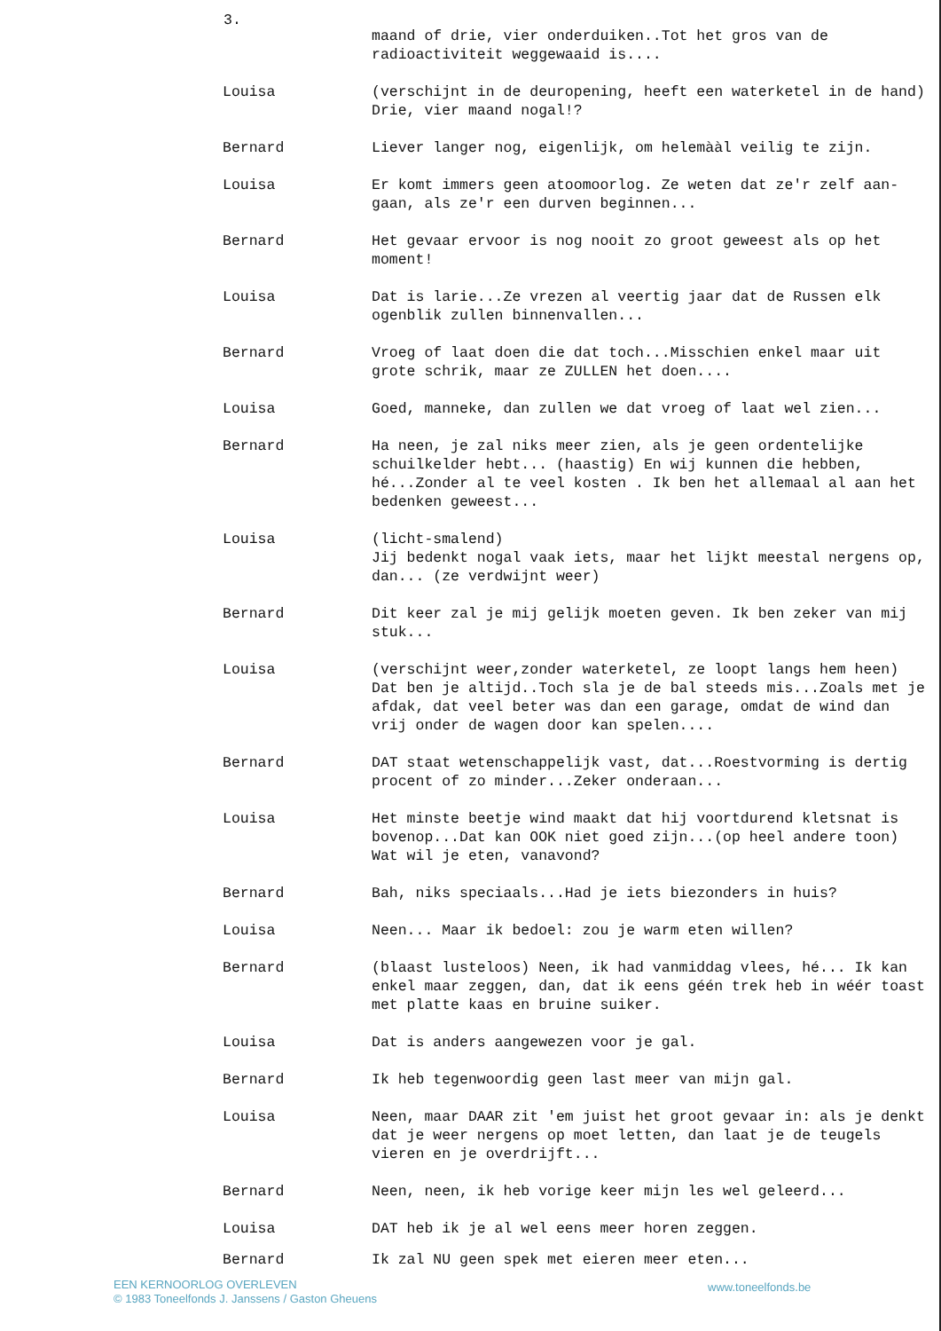3.
maand of drie, vier onderduiken..Tot het gros van de radioactiviteit weggewaaid is....
Louisa (verschijnt in de deuropening, heeft een waterketel in de hand)
Drie, vier maand nogal!?
Bernard Liever langer nog, eigenlijk, om helemààl veilig te zijn.
Louisa Er komt immers geen atoomoorlog. Ze weten dat ze'r zelf aan-gaan, als ze'r een durven beginnen...
Bernard Het gevaar ervoor is nog nooit zo groot geweest als op het moment!
Louisa Dat is larie...Ze vrezen al veertig jaar dat de Russen elk ogenblik zullen binnenvallen...
Bernard Vroeg of laat doen die dat toch...Misschien enkel maar uit grote schrik, maar ze ZULLEN het doen....
Louisa Goed, manneke, dan zullen we dat vroeg of laat wel zien...
Bernard Ha neen, je zal niks meer zien, als je geen ordentelijke schuilkelder hebt... (haastig) En wij kunnen die hebben, hé...Zonder al te veel kosten . Ik ben het allemaal al aan het bedenken geweest...
Louisa (licht-smalend)
Jij bedenkt nogal vaak iets, maar het lijkt meestal nergens op, dan... (ze verdwijnt weer)
Bernard Dit keer zal je mij gelijk moeten geven. Ik ben zeker van mij stuk...
Louisa (verschijnt weer,zonder waterketel, ze loopt langs hem heen) Dat ben je altijd..Toch sla je de bal steeds mis...Zoals met je afdak, dat veel beter was dan een garage, omdat de wind dan vrij onder de wagen door kan spelen....
Bernard DAT staat wetenschappelijk vast, dat...Roestvorming is dertig procent of zo minder...Zeker onderaan...
Louisa Het minste beetje wind maakt dat hij voortdurend kletsnat is bovenop...Dat kan OOK niet goed zijn...(op heel andere toon) Wat wil je eten, vanavond?
Bernard Bah, niks speciaals...Had je iets biezonders in huis?
Louisa Neen... Maar ik bedoel: zou je warm eten willen?
Bernard (blaast lusteloos) Neen, ik had vanmiddag vlees, hé... Ik kan enkel maar zeggen, dan, dat ik eens géén trek heb in wéér toast met platte kaas en bruine suiker.
Louisa Dat is anders aangewezen voor je gal.
Bernard Ik heb tegenwoordig geen last meer van mijn gal.
Louisa Neen, maar DAAR zit 'em juist het groot gevaar in: als je denkt dat je weer nergens op moet letten, dan laat je de teugels vieren en je overdrijft...
Bernard Neen, neen, ik heb vorige keer mijn les wel geleerd...
Louisa DAT heb ik je al wel eens meer horen zeggen.
Bernard Ik zal NU geen spek met eieren meer eten...
EEN KERNOORLOG OVERLEVEN
© 1983 Toneelfonds J. Janssens / Gaston Gheuens
www.toneelfonds.be